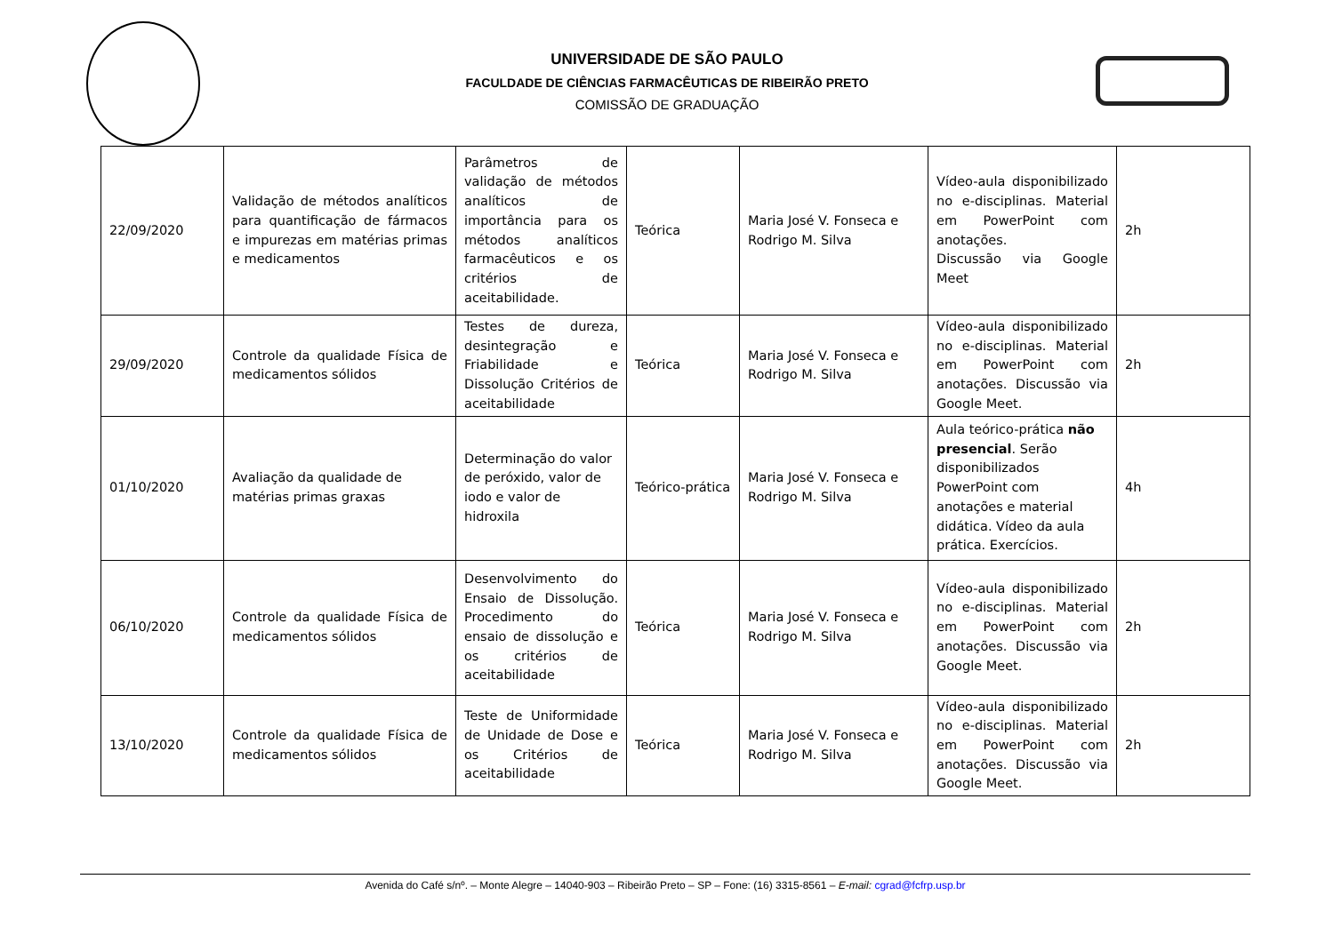UNIVERSIDADE DE SÃO PAULO
FACULDADE DE CIÊNCIAS FARMACÊUTICAS DE RIBEIRÃO PRETO
COMISSÃO DE GRADUAÇÃO
| 22/09/2020 | Validação de métodos analíticos para quantificação de fármacos e impurezas em matérias primas e medicamentos | Parâmetros de validação de métodos analíticos de importância para os métodos analíticos farmacêuticos e os critérios de aceitabilidade. | Teórica | Maria José V. Fonseca e Rodrigo M. Silva | Vídeo-aula disponibilizado no e-disciplinas. Material em PowerPoint com anotações. Discussão via Google Meet | 2h |
| 29/09/2020 | Controle da qualidade Física de medicamentos sólidos | Testes de dureza, desintegração e Friabilidade e Dissolução Critérios de aceitabilidade | Teórica | Maria José V. Fonseca e Rodrigo M. Silva | Vídeo-aula disponibilizado no e-disciplinas. Material em PowerPoint com anotações. Discussão via Google Meet. | 2h |
| 01/10/2020 | Avaliação da qualidade de matérias primas graxas | Determinação do valor de peróxido, valor de iodo e valor de hidroxila | Teórico-prática | Maria José V. Fonseca e Rodrigo M. Silva | Aula teórico-prática não presencial . Serão disponibilizados PowerPoint com anotações e material didática. Vídeo da aula prática. Exercícios. | 4h |
| 06/10/2020 | Controle da qualidade Física de medicamentos sólidos | Desenvolvimento do Ensaio de Dissolução. Procedimento do ensaio de dissolução e os critérios de aceitabilidade | Teórica | Maria José V. Fonseca e Rodrigo M. Silva | Vídeo-aula disponibilizado no e-disciplinas. Material em PowerPoint com anotações. Discussão via Google Meet. | 2h |
| 13/10/2020 | Controle da qualidade Física de medicamentos sólidos | Teste de Uniformidade de Unidade de Dose e os Critérios de aceitabilidade | Teórica | Maria José V. Fonseca e Rodrigo M. Silva | Vídeo-aula disponibilizado no e-disciplinas. Material em PowerPoint com anotações. Discussão via Google Meet. | 2h |
Avenida do Café s/nº. – Monte Alegre – 14040-903 – Ribeirão Preto – SP – Fone: (16) 3315-8561 – E-mail: cgrad@fcfrp.usp.br